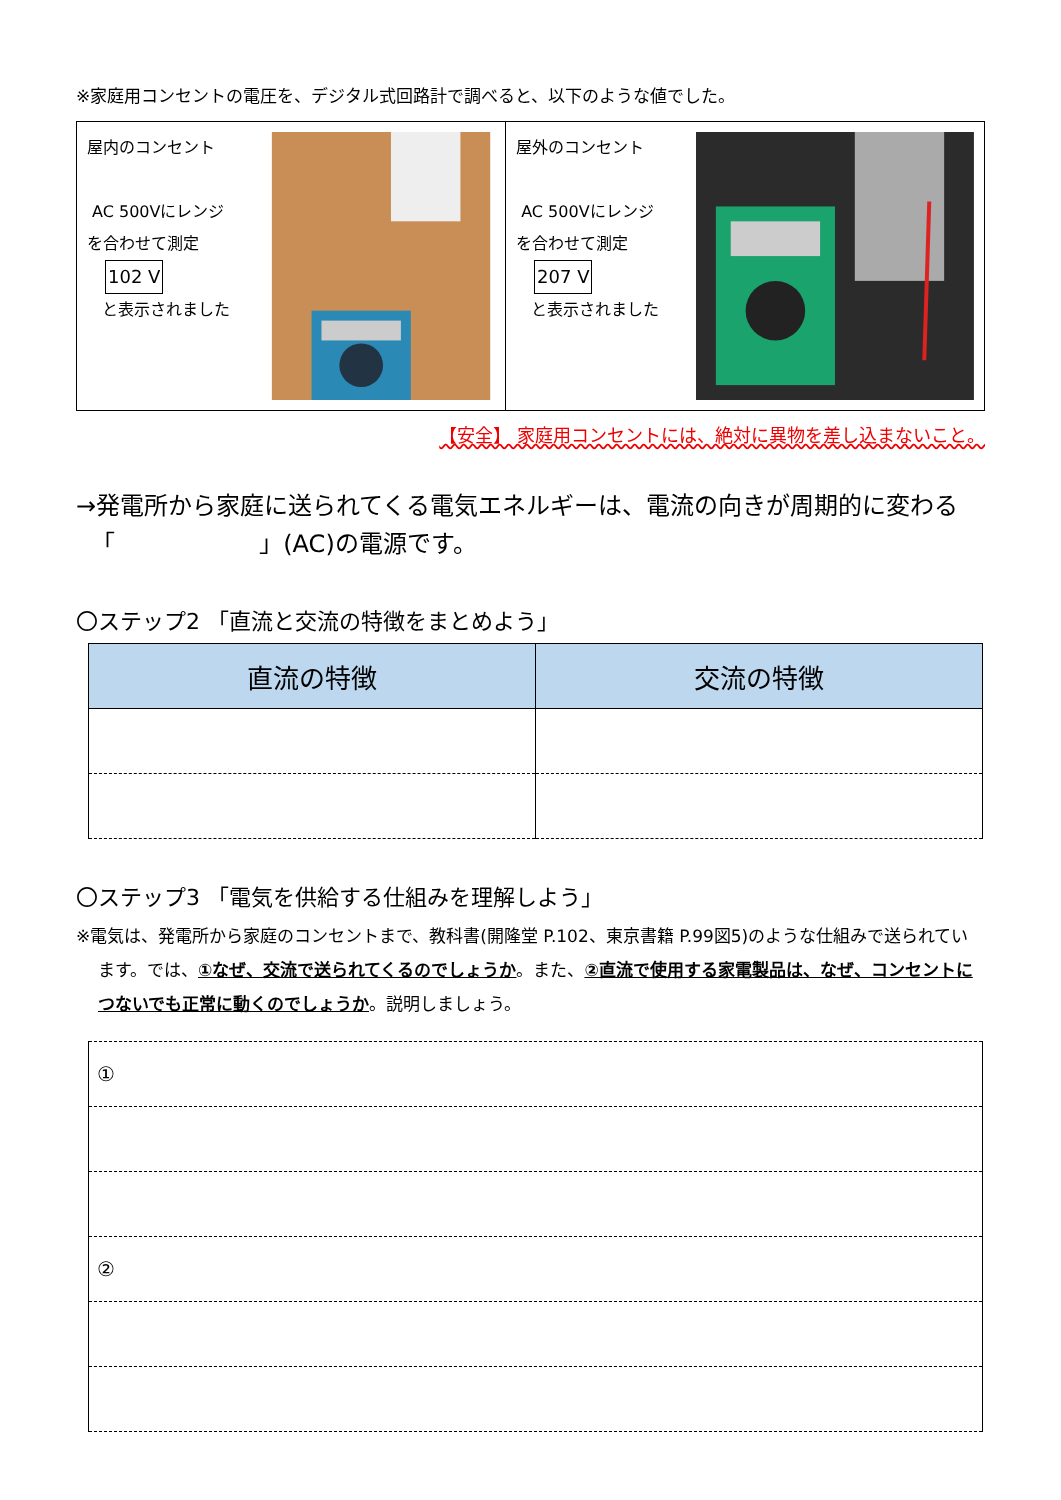※家庭用コンセントの電圧を、デジタル式回路計で調べると、以下のような値でした。
屋内のコンセント
AC 500Vにレンジ
を合わせて測定
102 V
と表示されました
屋外のコンセント
AC 500Vにレンジ
を合わせて測定
207 V
と表示されました
【安全】 家庭用コンセントには、絶対に異物を差し込まないこと。
→発電所から家庭に送られてくる電気エネルギーは、電流の向きが周期的に変わる
「　　　　　　」(AC)の電源です。
〇ステップ2 「直流と交流の特徴をまとめよう」
| 直流の特徴 | 交流の特徴 |
| --- | --- |
〇ステップ3 「電気を供給する仕組みを理解しよう」
※電気は、発電所から家庭のコンセントまで、教科書(開隆堂 P.102、東京書籍 P.99図5)のような仕組みで送られています。では、①なぜ、交流で送られてくるのでしょうか。また、②直流で使用する家電製品は、なぜ、コンセントにつないでも正常に動くのでしょうか。説明しましょう。
| ① |
| ② |